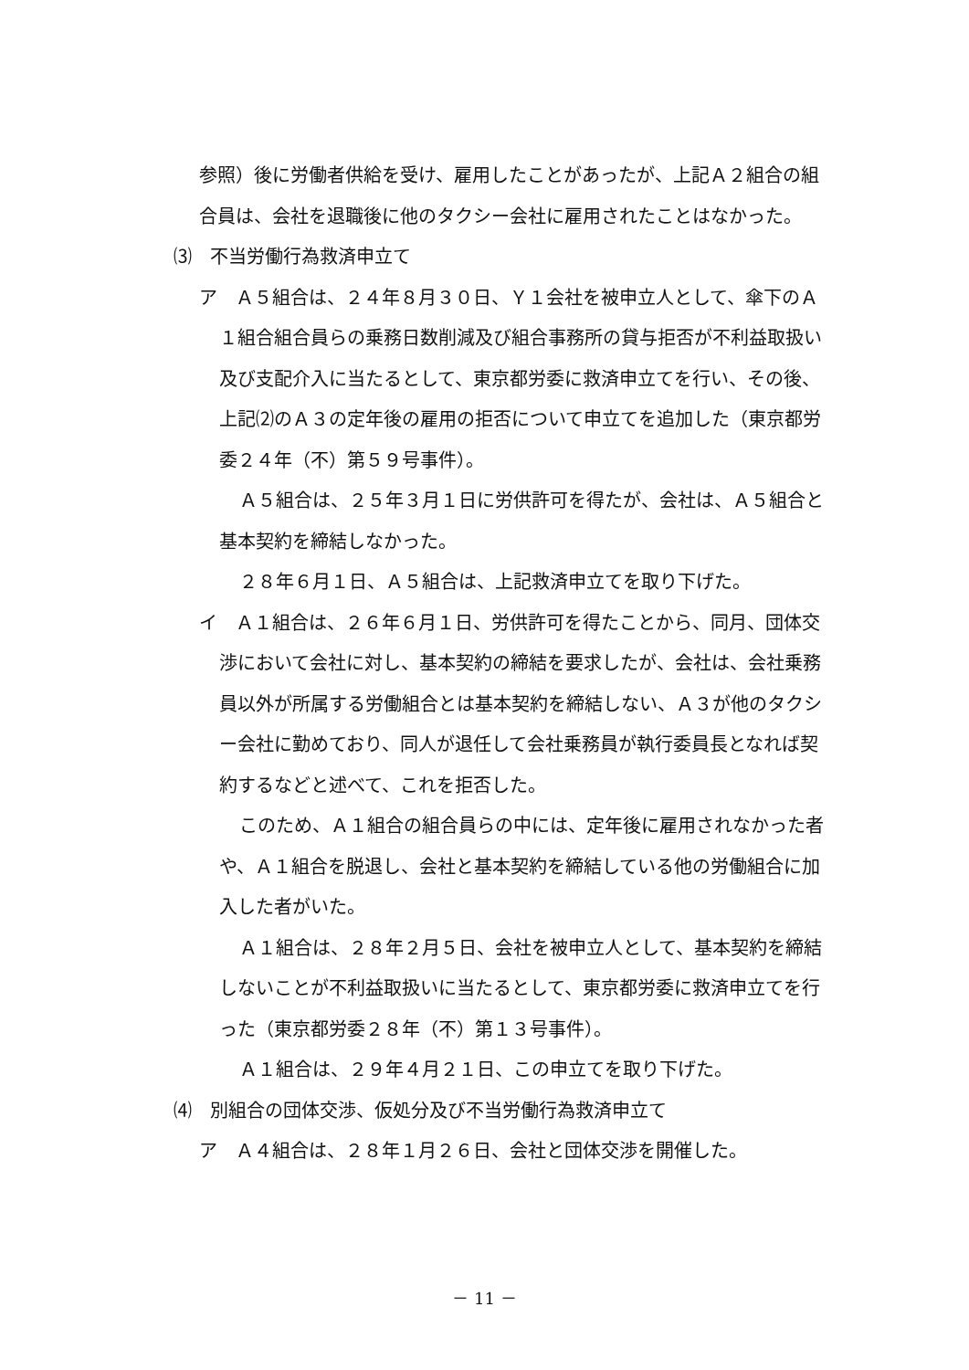参照）後に労働者供給を受け、雇用したことがあったが、上記Ａ２組合の組合員は、会社を退職後に他のタクシー会社に雇用されたことはなかった。
⑶　不当労働行為救済申立て
ア　Ａ５組合は、２４年８月３０日、Ｙ１会社を被申立人として、傘下のＡ１組合組合員らの乗務日数削減及び組合事務所の貸与拒否が不利益取扱い及び支配介入に当たるとして、東京都労委に救済申立てを行い、その後、上記⑵のＡ３の定年後の雇用の拒否について申立てを追加した（東京都労委２４年（不）第５９号事件）。
Ａ５組合は、２５年３月１日に労供許可を得たが、会社は、Ａ５組合と基本契約を締結しなかった。
２８年６月１日、Ａ５組合は、上記救済申立てを取り下げた。
イ　Ａ１組合は、２６年６月１日、労供許可を得たことから、同月、団体交渉において会社に対し、基本契約の締結を要求したが、会社は、会社乗務員以外が所属する労働組合とは基本契約を締結しない、Ａ３が他のタクシー会社に勤めており、同人が退任して会社乗務員が執行委員長となれば契約するなどと述べて、これを拒否した。
このため、Ａ１組合の組合員らの中には、定年後に雇用されなかった者や、Ａ１組合を脱退し、会社と基本契約を締結している他の労働組合に加入した者がいた。
Ａ１組合は、２８年２月５日、会社を被申立人として、基本契約を締結しないことが不利益取扱いに当たるとして、東京都労委に救済申立てを行った（東京都労委２８年（不）第１３号事件）。
Ａ１組合は、２９年４月２１日、この申立てを取り下げた。
⑷　別組合の団体交渉、仮処分及び不当労働行為救済申立て
ア　Ａ４組合は、２８年１月２６日、会社と団体交渉を開催した。
－ 11 －